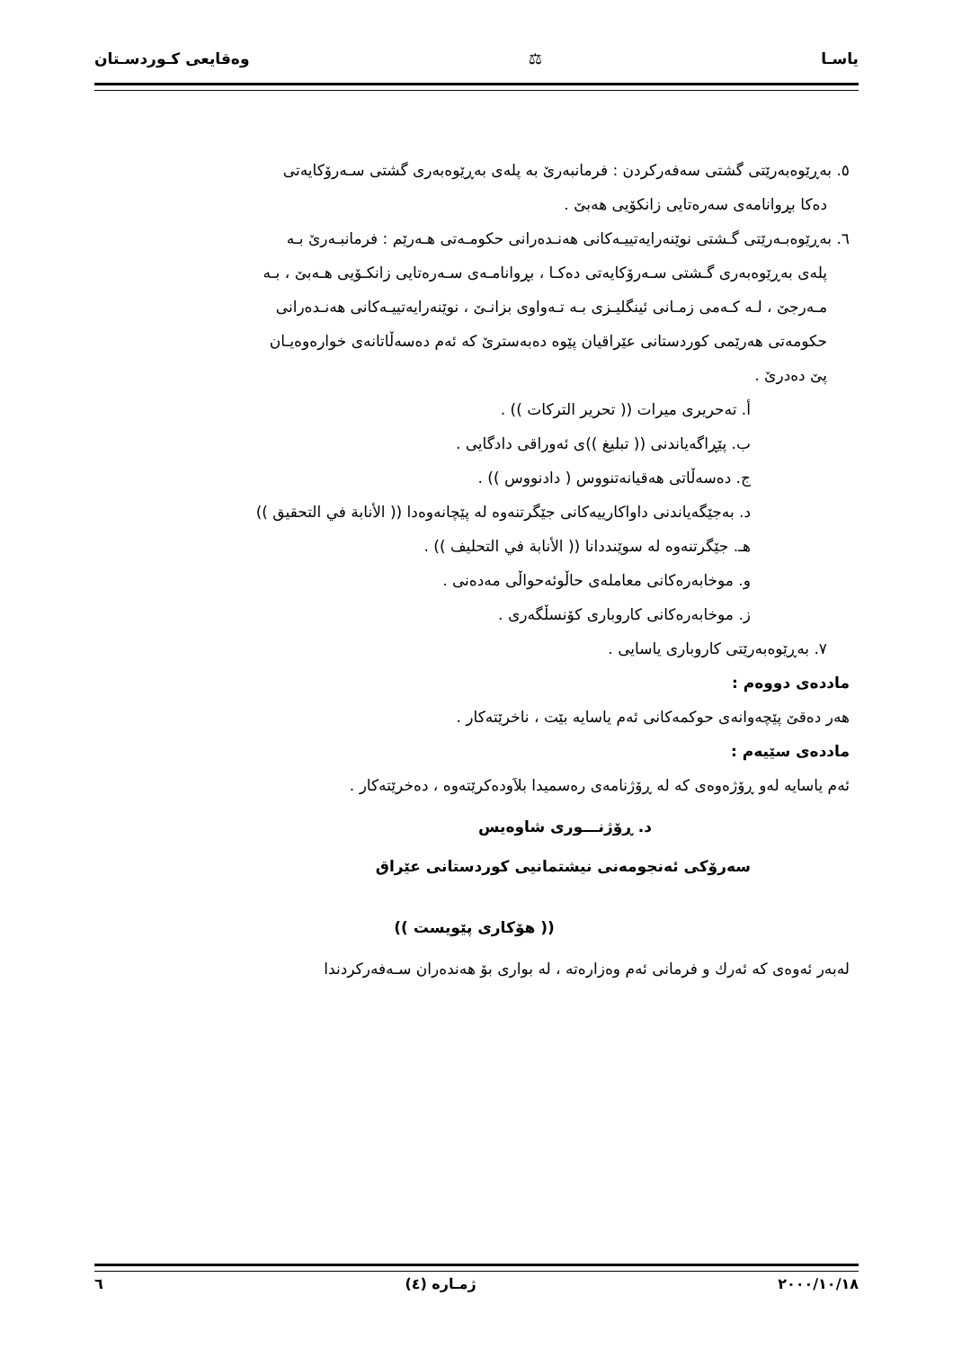یاسـا ⚖ وەقایعی کـوردسـتان
٥. بەڕێوەبەرێتی گشتی سەفەرکردن : فرمانبەرێ بە پلەی بەڕێوەبەری گشتی سـەرۆکایەتی
دەکا بڕوانامەی سەرەتایی زانکۆیی هەبێ .
٦. بەڕێوەبـەرێتی گـشتی نوێنەرایەتییـەکانی هەنـدەرانی حکومـەتی هـەرێم : فرمانبـەرێ بـە
پلەی بەڕێوەبەری گـشتی سـەرۆکایەتی دەکـا ، بڕوانامـەی سـەرەتایی زانکـۆیی هـەبێ ، بـە
مـەرجێ ، لـە کـەمی زمـانی ئینگلیـزی بـە تـەواوی بزانـێ ، نوێنەرایەتییـەکانی هەنـدەرانی
حکومەتی هەرێمی کوردستانی عێراقیان پێوە دەبەسترێ کە ئەم دەسەڵاتانەی خوارەوەیـان
پێ دەدرێ .
أ. تەحریری میرات (( تحریر الترکات )) .
ب. پێڕاگەیاندنی (( تبلیغ ))ی ئەوراقی دادگایی .
ج. دەسەڵاتی هەقیانەتنووس ( دادنووس )) .
د. بەجێگەیاندنی داواکارییەکانی جێگرتنەوە لە پێچانەوەدا (( الأنابة في التحقیق ))
هـ. جێگرتنەوە لە سوێنددانا (( الأنابة في التحلیف )) .
و. موخابەرەکانی معاملەی حاڵوئەحواڵی مەدەنی .
ز. موخابەرەکانی کاروباری کۆنسڵگەری .
٧. بەڕێوەبەرێتی کاروباری یاسایی .
ماددەی دووەم :
هەر دەقێ پێچەوانەی حوکمەکانی ئەم یاسایە بێت ، ناخرێتەکار .
ماددەی سێیەم :
ئەم یاسایە لەو ڕۆژەوەی کە لە ڕۆژنامەی رەسمیدا بلاَودەکرێتەوە ، دەخرێتەکار .
د. ڕۆژنـــوری شاوەیس
سەرۆکی ئەنجومەنی نیشتمانیی کوردستانی عێراق
(( هۆکاری پێویست ))
لەبەر ئەوەی کە ئەرك و فرمانی ئەم وەزارەتە ، لە بواری بۆ هەندەران سـەفەرکردندا
٢٠٠٠/١٠/١٨ ژمـارە (٤) ٦